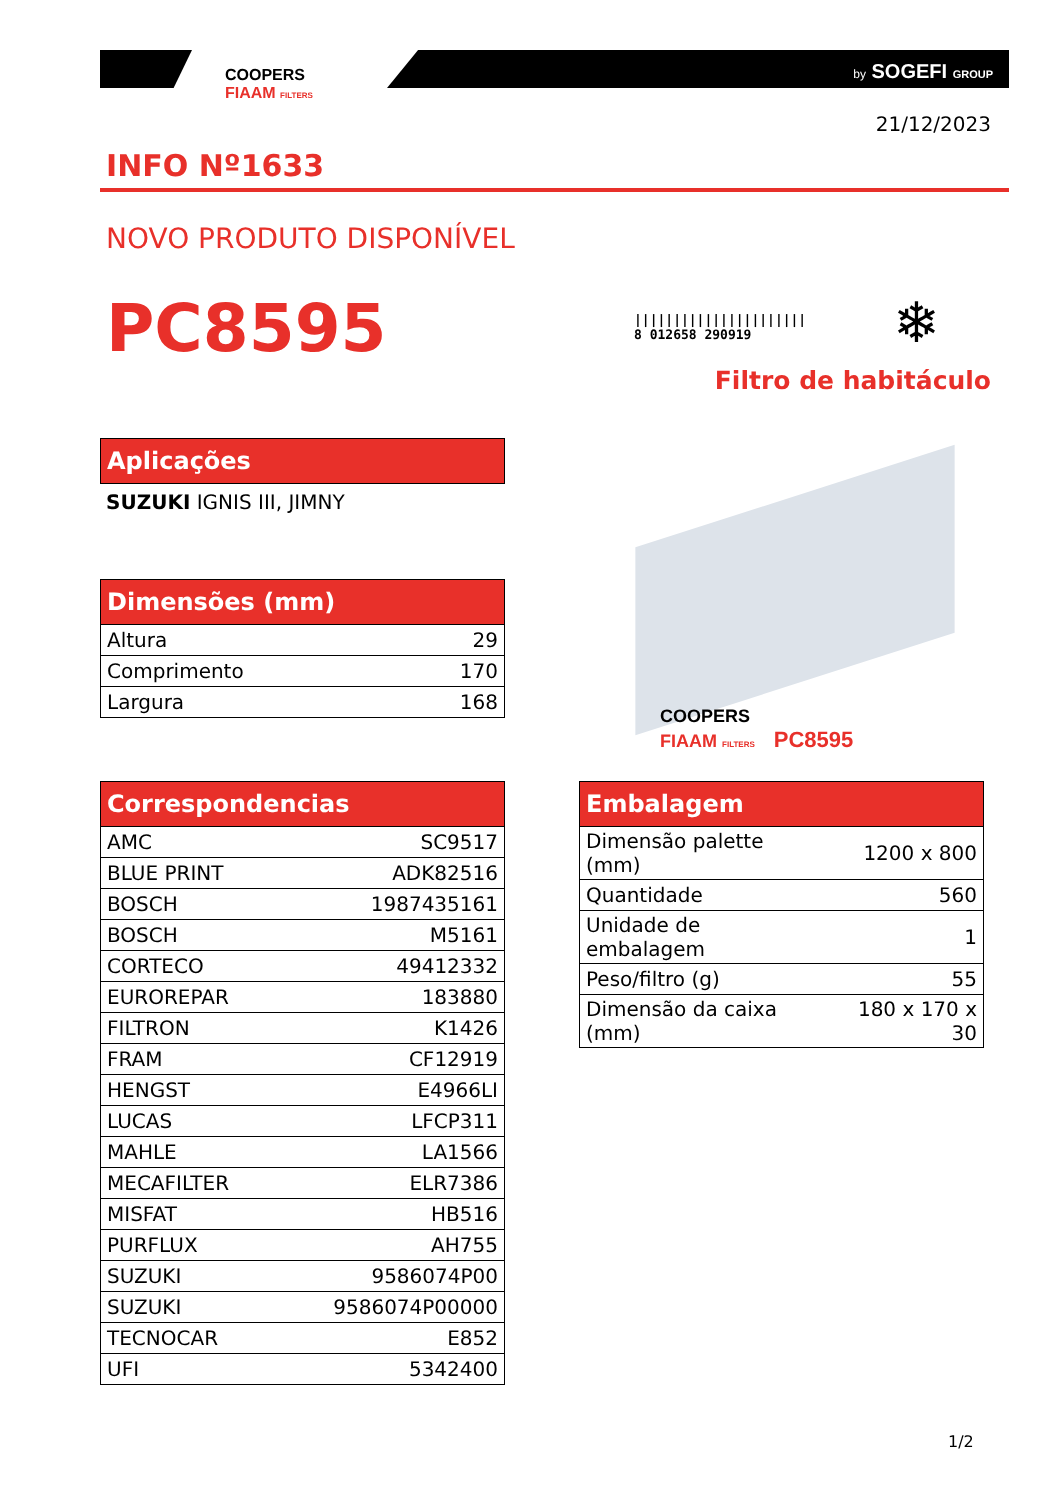COOPERS
FIAAM FILTERS
by SOGEFI GROUP
21/12/2023
INFO Nº1633
NOVO PRODUTO DISPONÍVEL
PC8595
||||||||||||||||||||||
8 012658 290919
❄
Filtro de habitáculo
| Aplicações |
| --- |
SUZUKI IGNIS III, JIMNY
COOPERS
FIAAM FILTERS PC8595
| Dimensões (mm) | |
| --- | --- |
| Altura | 29 |
| Comprimento | 170 |
| Largura | 168 |
| Correspondencias | |
| --- | --- |
| AMC | SC9517 |
| BLUE PRINT | ADK82516 |
| BOSCH | 1987435161 |
| BOSCH | M5161 |
| CORTECO | 49412332 |
| EUROREPAR | 183880 |
| FILTRON | K1426 |
| FRAM | CF12919 |
| HENGST | E4966LI |
| LUCAS | LFCP311 |
| MAHLE | LA1566 |
| MECAFILTER | ELR7386 |
| MISFAT | HB516 |
| PURFLUX | AH755 |
| SUZUKI | 9586074P00 |
| SUZUKI | 9586074P00000 |
| TECNOCAR | E852 |
| UFI | 5342400 |
| Embalagem | |
| --- | --- |
| Dimensão palette (mm) | 1200 x 800 |
| Quantidade | 560 |
| Unidade de embalagem | 1 |
| Peso/filtro (g) | 55 |
| Dimensão da caixa (mm) | 180 x 170 x 30 |
1/2